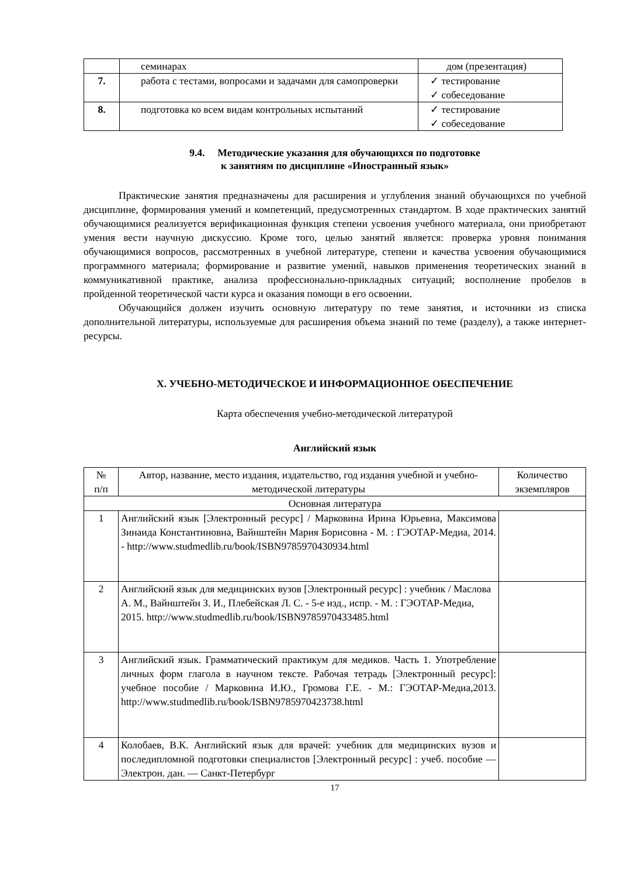| | семинарах | дом (презентация) |
| 7. | работа с тестами, вопросами и задачами для самопроверки | ✓ тестирование ✓ собеседование |
| 8. | подготовка ко всем видам контрольных испытаний | ✓ тестирование ✓ собеседование |
9.4. Методические указания для обучающихся по подготовке
к занятиям по дисциплине «Иностранный язык»
Практические занятия предназначены для расширения и углубления знаний обучающихся по учебной дисциплине, формирования умений и компетенций, предусмотренных стандартом. В ходе практических занятий обучающимися реализуется верификационная функция степени усвоения учебного материала, они приобретают умения вести научную дискуссию. Кроме того, целью занятий является: проверка уровня понимания обучающимися вопросов, рассмотренных в учебной литературе, степени и качества усвоения обучающимися программного материала; формирование и развитие умений, навыков применения теоретических знаний в коммуникативной практике, анализа профессионально-прикладных ситуаций; восполнение пробелов в пройденной теоретической части курса и оказания помощи в его освоении.
Обучающийся должен изучить основную литературу по теме занятия, и источники из списка дополнительной литературы, используемые для расширения объема знаний по теме (разделу), а также интернет-ресурсы.
X. УЧЕБНО-МЕТОДИЧЕСКОЕ И ИНФОРМАЦИОННОЕ ОБЕСПЕЧЕНИЕ
Карта обеспечения учебно-методической литературой
Английский язык
| № п/п | Автор, название, место издания, издательство, год издания учебной и учебно-методической литературы | Количество экземпляров |
| --- | --- | --- |
| Основная литература | | |
| 1 | Английский язык [Электронный ресурс] / Марковина Ирина Юрьевна, Максимова Зинаида Константиновна, Вайнштейн Мария Борисовна - М. : ГЭОТАР-Медиа, 2014. - http://www.studmedlib.ru/book/ISBN9785970430934.html | |
| 2 | Английский язык для медицинских вузов [Электронный ресурс] : учебник / Маслова А. М., Вайнштейн З. И., Плебейская Л. С. - 5-е изд., испр. - М. : ГЭОТАР-Медиа, 2015. http://www.studmedlib.ru/book/ISBN9785970433485.html | |
| 3 | Английский язык. Грамматический практикум для медиков. Часть 1. Употребление личных форм глагола в научном тексте. Рабочая тетрадь [Электронный ресурс]: учебное пособие / Марковина И.Ю., Громова Г.Е. - М.: ГЭОТАР-Медиа,2013. http://www.studmedlib.ru/book/ISBN9785970423738.html | |
| 4 | Колобаев, В.К. Английский язык для врачей: учебник для медицинских вузов и последипломной подготовки специалистов [Электронный ресурс] : учеб. пособие — Электрон. дан. — Санкт-Петербург | |
17